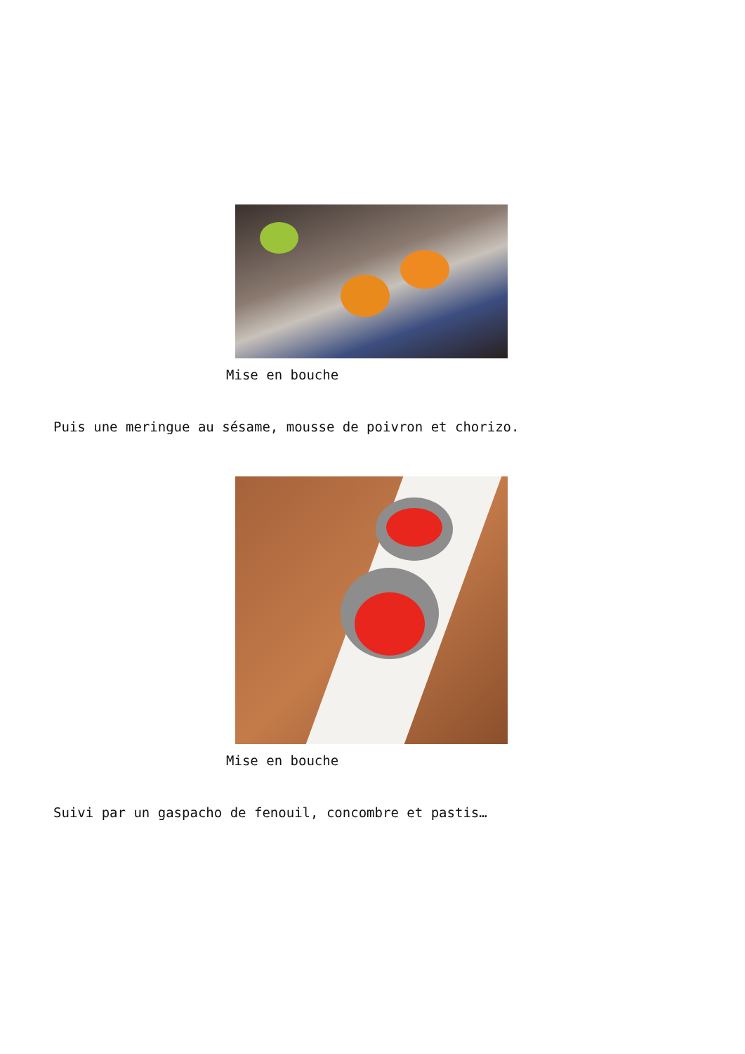Mise en bouche
Puis une meringue au sésame, mousse de poivron et chorizo.
Mise en bouche
Suivi par un gaspacho de fenouil, concombre et pastis…